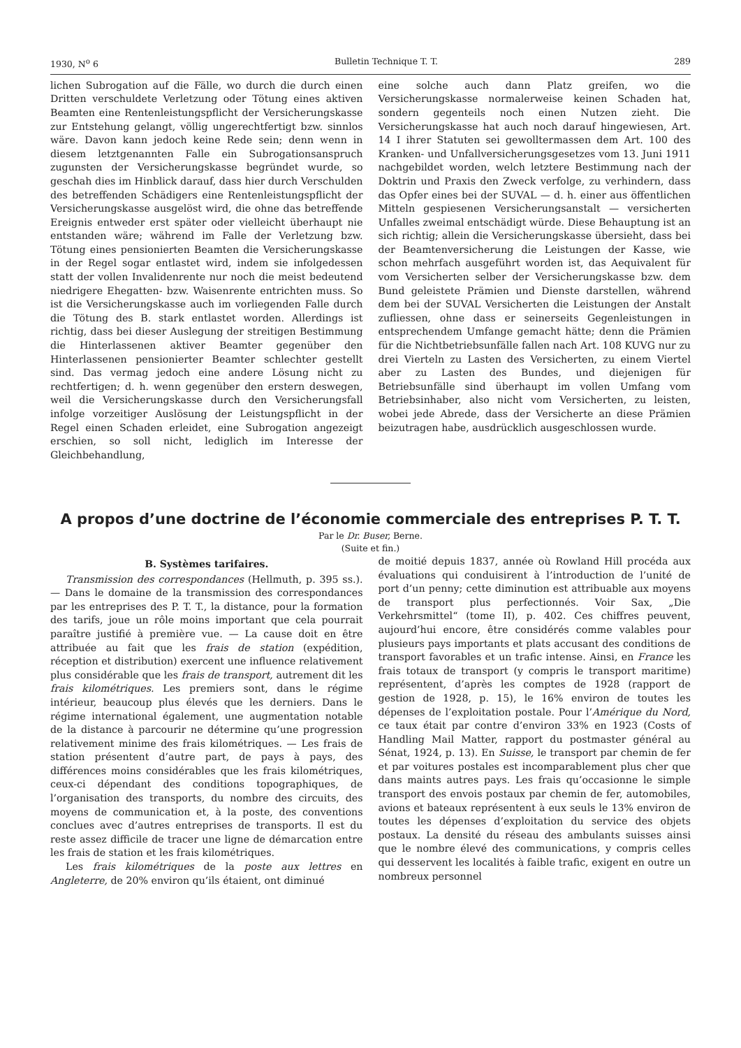1930, N<sup>o</sup> 6 Bulletin Technique T. T. 289
lichen Subrogation auf die Fälle, wo durch die durch einen Dritten verschuldete Verletzung oder Tötung eines aktiven Beamten eine Rentenleistungspflicht der Versicherungskasse zur Entstehung gelangt, völlig ungerechtfertigt bzw. sinnlos wäre. Davon kann jedoch keine Rede sein; denn wenn in diesem letztgenannten Falle ein Subrogationsanspruch zugunsten der Versicherungskasse begründet wurde, so geschah dies im Hinblick darauf, dass hier durch Verschulden des betreffenden Schädigers eine Rentenleistungspflicht der Versicherungskasse ausgelöst wird, die ohne das betreffende Ereignis entweder erst später oder vielleicht überhaupt nie entstanden wäre; während im Falle der Verletzung bzw. Tötung eines pensionierten Beamten die Versicherungskasse in der Regel sogar entlastet wird, indem sie infolgedessen statt der vollen Invalidenrente nur noch die meist bedeutend niedrigere Ehegatten- bzw. Waisenrente entrichten muss. So ist die Versicherungskasse auch im vorliegenden Falle durch die Tötung des B. stark entlastet worden. Allerdings ist richtig, dass bei dieser Auslegung der streitigen Bestimmung die Hinterlassenen aktiver Beamter gegenüber den Hinterlassenen pensionierter Beamter schlechter gestellt sind. Das vermag jedoch eine andere Lösung nicht zu rechtfertigen; d. h. wenn gegenüber den erstern deswegen, weil die Versicherungskasse durch den Versicherungsfall infolge vorzeitiger Auslösung der Leistungspflicht in der Regel einen Schaden erleidet, eine Subrogation angezeigt erschien, so soll nicht, lediglich im Interesse der Gleichbehandlung,
eine solche auch dann Platz greifen, wo die Versicherungskasse normalerweise keinen Schaden hat, sondern gegenteils noch einen Nutzen zieht. Die Versicherungskasse hat auch noch darauf hingewiesen, Art. 14 I ihrer Statuten sei gewolltermassen dem Art. 100 des Kranken- und Unfallversicherungsgesetzes vom 13. Juni 1911 nachgebildet worden, welch letztere Bestimmung nach der Doktrin und Praxis den Zweck verfolge, zu verhindern, dass das Opfer eines bei der SUVAL — d. h. einer aus öffentlichen Mitteln gespiesenen Versicherungsanstalt — versicherten Unfalles zweimal entschädigt würde. Diese Behauptung ist an sich richtig; allein die Versicherungskasse übersieht, dass bei der Beamtenversicherung die Leistungen der Kasse, wie schon mehrfach ausgeführt worden ist, das Aequivalent für vom Versicherten selber der Versicherungskasse bzw. dem Bund geleistete Prämien und Dienste darstellen, während dem bei der SUVAL Versicherten die Leistungen der Anstalt zufliessen, ohne dass er seinerseits Gegenleistungen in entsprechendem Umfange gemacht hätte; denn die Prämien für die Nichtbetriebsunfälle fallen nach Art. 108 KUVG nur zu drei Vierteln zu Lasten des Versicherten, zu einem Viertel aber zu Lasten des Bundes, und diejenigen für Betriebsunfälle sind überhaupt im vollen Umfang vom Betriebsinhaber, also nicht vom Versicherten, zu leisten, wobei jede Abrede, dass der Versicherte an diese Prämien beizutragen habe, ausdrücklich ausgeschlossen wurde.
A propos d’une doctrine de l’économie commerciale des entreprises P. T. T.
Par le Dr. Buser, Berne.
(Suite et fin.)
B. Systèmes tarifaires.
Transmission des correspondances (Hellmuth, p. 395 ss.). — Dans le domaine de la transmission des correspondances par les entreprises des P. T. T., la distance, pour la formation des tarifs, joue un rôle moins important que cela pourrait paraître justifié à première vue. — La cause doit en être attribuée au fait que les frais de station (expédition, réception et distribution) exercent une influence relativement plus considérable que les frais de transport, autrement dit les frais kilométriques. Les premiers sont, dans le régime intérieur, beaucoup plus élevés que les derniers. Dans le régime international également, une augmentation notable de la distance à parcourir ne détermine qu’une progression relativement minime des frais kilométriques. — Les frais de station présentent d’autre part, de pays à pays, des différences moins considérables que les frais kilométriques, ceux-ci dépendant des conditions topographiques, de l’organisation des transports, du nombre des circuits, des moyens de communication et, à la poste, des conventions conclues avec d’autres entreprises de transports. Il est du reste assez difficile de tracer une ligne de démarcation entre les frais de station et les frais kilométriques.
Les frais kilométriques de la poste aux lettres en Angleterre, de 20% environ qu’ils étaient, ont diminué
de moitié depuis 1837, année où Rowland Hill procéda aux évaluations qui conduisirent à l’introduction de l’unité de port d’un penny; cette diminution est attribuable aux moyens de transport plus perfectionnés. Voir Sax, „Die Verkehrsmittel“ (tome II), p. 402. Ces chiffres peuvent, aujourd’hui encore, être considérés comme valables pour plusieurs pays importants et plats accusant des conditions de transport favorables et un trafic intense. Ainsi, en France les frais totaux de transport (y compris le transport maritime) représentent, d’après les comptes de 1928 (rapport de gestion de 1928, p. 15), le 16% environ de toutes les dépenses de l’exploitation postale. Pour l’Amérique du Nord, ce taux était par contre d’environ 33% en 1923 (Costs of Handling Mail Matter, rapport du postmaster général au Sénat, 1924, p. 13). En Suisse, le transport par chemin de fer et par voitures postales est incomparablement plus cher que dans maints autres pays. Les frais qu’occasionne le simple transport des envois postaux par chemin de fer, automobiles, avions et bateaux représentent à eux seuls le 13% environ de toutes les dépenses d’exploitation du service des objets postaux. La densité du réseau des ambulants suisses ainsi que le nombre élevé des communications, y compris celles qui desservent les localités à faible trafic, exigent en outre un nombreux personnel